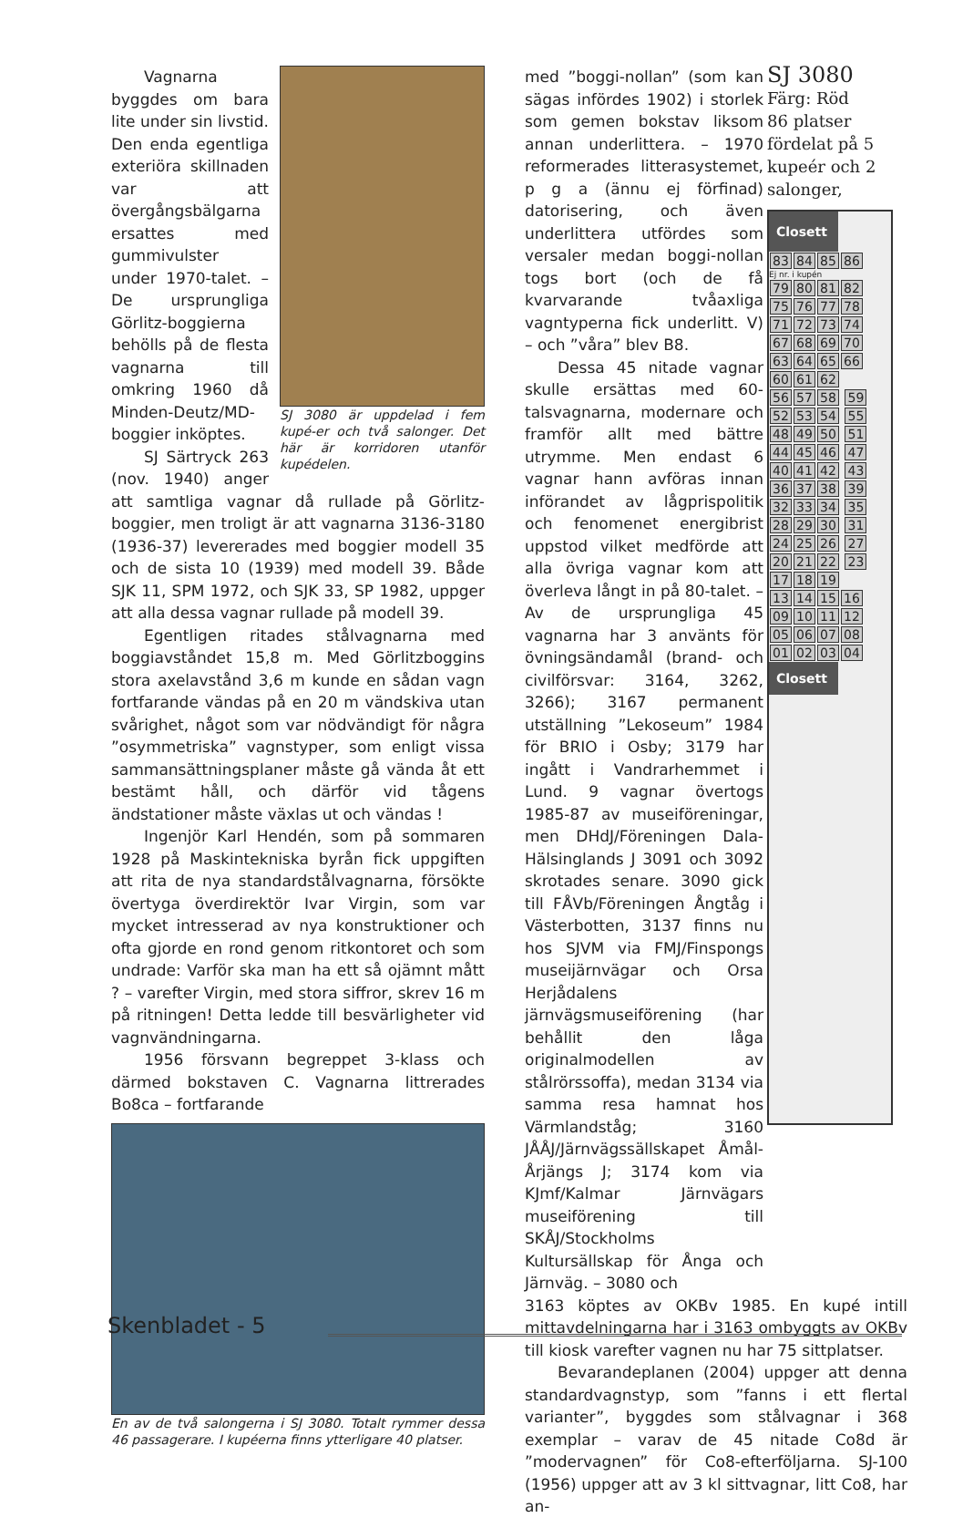SJ 3080 är uppdelad i fem kupé-er och två salonger. Det här är korridoren utanför kupédelen.
Vagnarna byggdes om bara lite under sin livstid. Den enda egentliga exteriöra skillnaden var att övergångsbälgarna ersattes med gummivulster under 1970-talet. – De ursprungliga Görlitz-boggierna behölls på de flesta vagnarna till omkring 1960 då Minden-Deutz/MD-boggier inköptes.
SJ Särtryck 263 (nov. 1940) anger att samtliga vagnar då rullade på Görlitz-boggier, men troligt är att vagnarna 3136-3180 (1936-37) levererades med boggier modell 35 och de sista 10 (1939) med modell 39. Både SJK 11, SPM 1972, och SJK 33, SP 1982, uppger att alla dessa vagnar rullade på modell 39.
Egentligen ritades stålvagnarna med boggiavståndet 15,8 m. Med Görlitzboggins stora axelavstånd 3,6 m kunde en sådan vagn fortfarande vändas på en 20 m vändskiva utan svårighet, något som var nödvändigt för några ”osymmetriska” vagnstyper, som enligt vissa sammansättningsplaner måste gå vända åt ett bestämt håll, och därför vid tågens ändstationer måste växlas ut och vändas !
Ingenjör Karl Hendén, som på sommaren 1928 på Maskintekniska byrån fick uppgiften att rita de nya standardstålvagnarna, försökte övertyga överdirektör Ivar Virgin, som var mycket intresserad av nya konstruktioner och ofta gjorde en rond genom ritkontoret och som undrade: Varför ska man ha ett så ojämnt mått ? – varefter Virgin, med stora siffror, skrev 16 m på ritningen! Detta ledde till besvärligheter vid vagnvändningarna.
1956 försvann begreppet 3-klass och därmed bokstaven C. Vagnarna littrerades Bo8ca – fortfarande
En av de två salongerna i SJ 3080. Totalt rymmer dessa 46 passagerare. I kupéerna finns ytterligare 40 platser.
med ”boggi-nollan” (som kan sägas infördes 1902) i storlek som gemen bokstav liksom annan underlittera. – 1970 reformerades littera­systemet, p g a (ännu ej förfinad) datorisering, och även underlittera utfördes som versaler medan boggi-nollan togs bort (och de få kvarvarande tvåaxliga vagntyperna fick underlitt. V) – och ”våra” blev B8.
Dessa 45 nitade vagnar skulle ersättas med 60-talsvagnarna, modernare och framför allt med bättre utrymme. Men endast 6 vagnar hann avföras innan införandet av lågprispolitik och fenomenet energibrist uppstod vilket medförde att alla övriga vagnar kom att överleva långt in på 80-talet. – Av de ursprungliga 45 vagnarna har 3 använts för övningsändamål (brand- och civilförsvar: 3164, 3262, 3266); 3167 permanent utställning ”Lekoseum” 1984 för BRIO i Osby; 3179 har ingått i Vandrarhemmet i Lund. 9 vagnar övertogs 1985-87 av museiföreningar, men DHdJ/Föreningen Dala-Hälsinglands J 3091 och 3092 skrotades senare. 3090 gick till FÅVb/Föreningen Ångtåg i Västerbotten, 3137 finns nu hos SJVM via FMJ/Finspongs museijärnvägar och Orsa Herjådalens järnvägsmuseiförening (har behållit den låga originalmodellen av stålrörssoffa), medan 3134 via samma resa hamnat hos Värmlandståg; 3160 JÅÅJ/Järnvägssällskapet Åmål-Årjängs J; 3174 kom via KJmf/Kalmar Järnvägars museiförening till SKÅJ/Stockholms Kultursällskap för Ånga och Järnväg. – 3080 och
3163 köptes av OKBv 1985. En kupé intill mittavdelningarna har i 3163 ombyggts av OKBv till kiosk varefter vagnen nu har 75 sittplatser.
Bevarandeplanen (2004) uppger att denna standardvagnstyp, som ”fanns i ett flertal varianter”, byggdes som stålvagnar i 368 exemplar – varav de 45 nitade Co8d är ”modervagnen” för Co8-efterföljarna. SJ-100 (1956) uppger att av 3 kl sittvagnar, litt Co8, har an-
SJ 3080
Färg: Röd
86 platser fördelat på 5 kupeér och 2 salonger,
Closett
83 84 85 86
Ej nr. i kupén
79 80 81 82
75 76 77 78
71 72 73 74
67 68 69 70
63 64 65 66
60 61 62
56 57 58 59
52 53 54 55
48 49 50 51
44 45 46 47
40 41 42 43
36 37 38 39
32 33 34 35
28 29 30 31
24 25 26 27
20 21 22 23
17 18 19
13 14 15 16
09 10 11 12
05 06 07 08
01 02 03 04
Closett
Skenbladet - 5